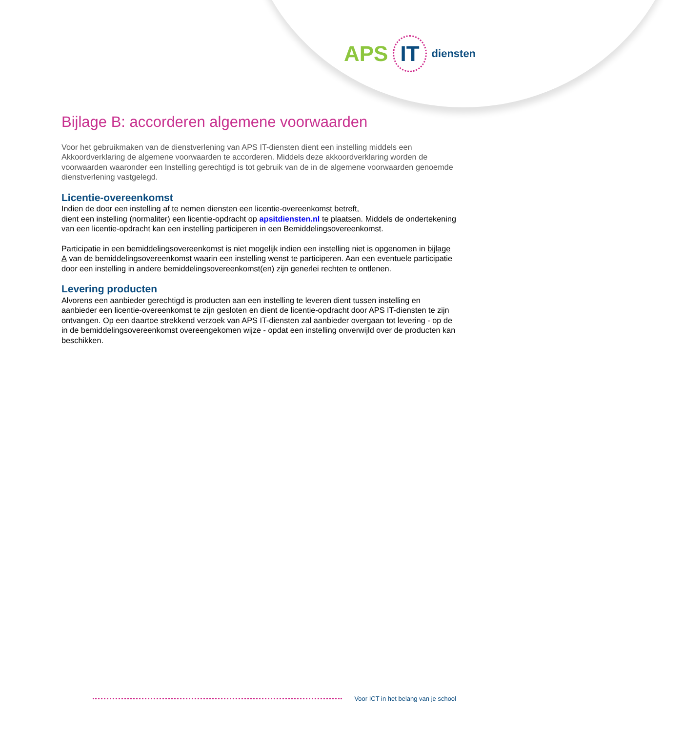APS IT diensten
Bijlage B: accorderen algemene voorwaarden
Voor het gebruikmaken van de dienstverlening van APS IT-diensten dient een instelling middels een Akkoordverklaring de algemene voorwaarden te accorderen. Middels deze akkoordverklaring worden de voorwaarden waaronder een Instelling gerechtigd is tot gebruik van de in de algemene voorwaarden genoemde dienstverlening vastgelegd.
Licentie-overeenkomst
Indien de door een instelling af te nemen diensten een licentie-overeenkomst betreft,
dient een instelling (normaliter) een licentie-opdracht op apsitdiensten.nl te plaatsen. Middels de ondertekening van een licentie-opdracht kan een instelling participeren in een Bemiddelingsovereenkomst.
Participatie in een bemiddelingsovereenkomst is niet mogelijk indien een instelling niet is opgenomen in bijlage A van de bemiddelingsovereenkomst waarin een instelling wenst te participeren. Aan een eventuele participatie door een instelling in andere bemiddelingsovereenkomst(en) zijn generlei rechten te ontlenen.
Levering producten
Alvorens een aanbieder gerechtigd is producten aan een instelling te leveren dient tussen instelling en aanbieder een licentie-overeenkomst te zijn gesloten en dient de licentie-opdracht door APS IT-diensten te zijn ontvangen. Op een daartoe strekkend verzoek van APS IT-diensten zal aanbieder overgaan tot levering - op de in de bemiddelingsovereenkomst overeengekomen wijze - opdat een instelling onverwijld over de producten kan beschikken.
Voor ICT in het belang van je school